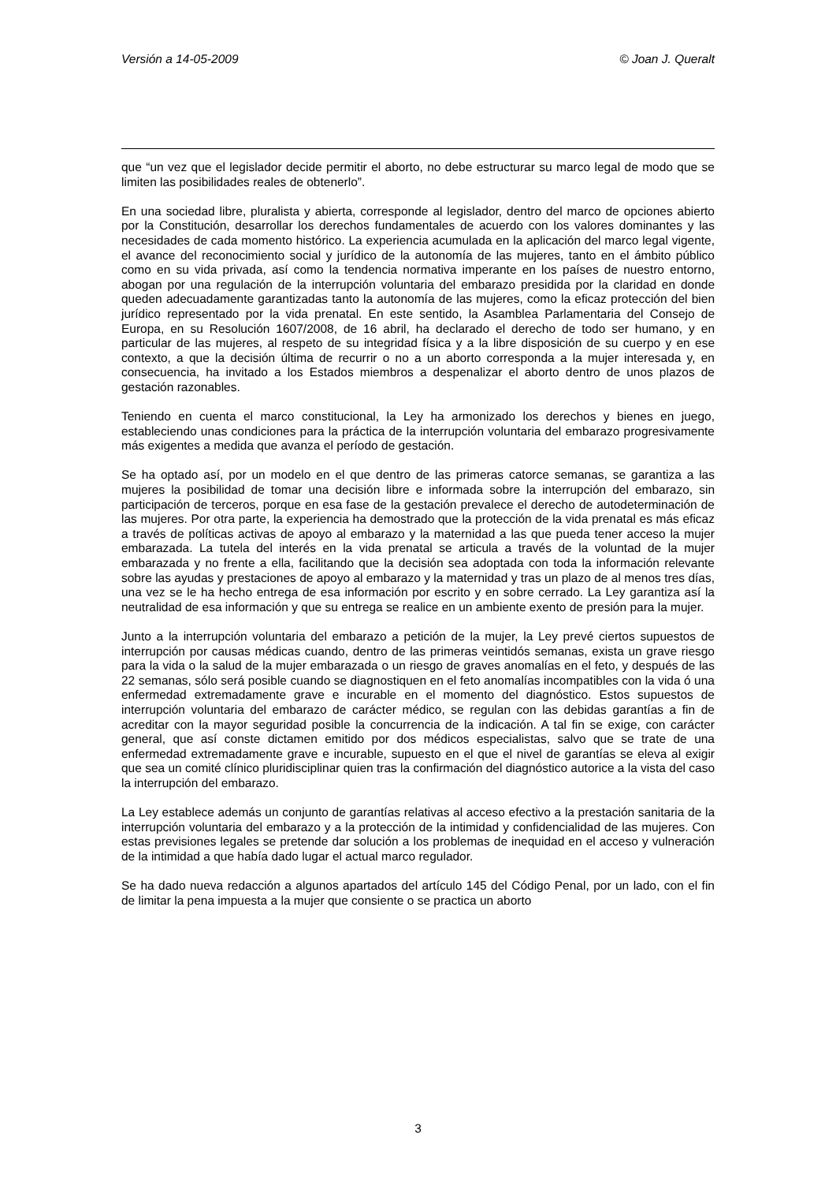Versión a 14-05-2009 © Joan J. Queralt
que “un vez que el legislador decide permitir el aborto, no debe estructurar su marco legal de modo que se limiten las posibilidades reales de obtenerlo”.
En una sociedad libre, pluralista y abierta, corresponde al legislador, dentro del marco de opciones abierto por la Constitución, desarrollar los derechos fundamentales de acuerdo con los valores dominantes y las necesidades de cada momento histórico. La experiencia acumulada en la aplicación del marco legal vigente, el avance del reconocimiento social y jurídico de la autonomía de las mujeres, tanto en el ámbito público como en su vida privada, así como la tendencia normativa imperante en los países de nuestro entorno, abogan por una regulación de la interrupción voluntaria del embarazo presidida por la claridad en donde queden adecuadamente garantizadas tanto la autonomía de las mujeres, como la eficaz protección del bien jurídico representado por la vida prenatal. En este sentido, la Asamblea Parlamentaria del Consejo de Europa, en su Resolución 1607/2008, de 16 abril, ha declarado el derecho de todo ser humano, y en particular de las mujeres, al respeto de su integridad física y a la libre disposición de su cuerpo y en ese contexto, a que la decisión última de recurrir o no a un aborto corresponda a la mujer interesada y, en consecuencia, ha invitado a los Estados miembros a despenalizar el aborto dentro de unos plazos de gestación razonables.
Teniendo en cuenta el marco constitucional, la Ley ha armonizado los derechos y bienes en juego, estableciendo unas condiciones para la práctica de la interrupción voluntaria del embarazo progresivamente más exigentes a medida que avanza el período de gestación.
Se ha optado así, por un modelo en el que dentro de las primeras catorce semanas, se garantiza a las mujeres la posibilidad de tomar una decisión libre e informada sobre la interrupción del embarazo, sin participación de terceros, porque en esa fase de la gestación prevalece el derecho de autodeterminación de las mujeres. Por otra parte, la experiencia ha demostrado que la protección de la vida prenatal es más eficaz a través de políticas activas de apoyo al embarazo y la maternidad a las que pueda tener acceso la mujer embarazada. La tutela del interés en la vida prenatal se articula a través de la voluntad de la mujer embarazada y no frente a ella, facilitando que la decisión sea adoptada con toda la información relevante sobre las ayudas y prestaciones de apoyo al embarazo y la maternidad y tras un plazo de al menos tres días, una vez se le ha hecho entrega de esa información por escrito y en sobre cerrado. La Ley garantiza así la neutralidad de esa información y que su entrega se realice en un ambiente exento de presión para la mujer.
Junto a la interrupción voluntaria del embarazo a petición de la mujer, la Ley prevé ciertos supuestos de interrupción por causas médicas cuando, dentro de las primeras veintidós semanas, exista un grave riesgo para la vida o la salud de la mujer embarazada o un riesgo de graves anomalías en el feto, y después de las 22 semanas, sólo será posible cuando se diagnostiquen en el feto anomalías incompatibles con la vida ó una enfermedad extremadamente grave e incurable en el momento del diagnóstico. Estos supuestos de interrupción voluntaria del embarazo de carácter médico, se regulan con las debidas garantías a fin de acreditar con la mayor seguridad posible la concurrencia de la indicación. A tal fin se exige, con carácter general, que así conste dictamen emitido por dos médicos especialistas, salvo que se trate de una enfermedad extremadamente grave e incurable, supuesto en el que el nivel de garantías se eleva al exigir que sea un comité clínico pluridisciplinar quien tras la confirmación del diagnóstico autorice a la vista del caso la interrupción del embarazo.
La Ley establece además un conjunto de garantías relativas al acceso efectivo a la prestación sanitaria de la interrupción voluntaria del embarazo y a la protección de la intimidad y confidencialidad de las mujeres. Con estas previsiones legales se pretende dar solución a los problemas de inequidad en el acceso y vulneración de la intimidad a que había dado lugar el actual marco regulador.
Se ha dado nueva redacción a algunos apartados del artículo 145 del Código Penal, por un lado, con el fin de limitar la pena impuesta a la mujer que consiente o se practica un aborto
3